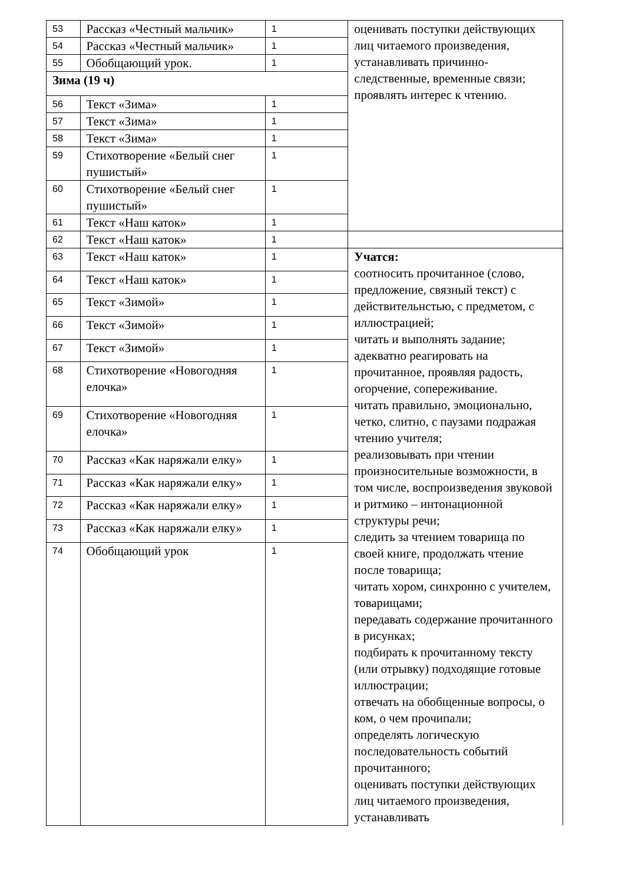| 53 | Рассказ «Честный мальчик» | 1 | оценивать поступки действующих лиц читаемого произведения, устанавливать причинно-следственные, временные связи; проявлять интерес к чтению. |
| 54 | Рассказ «Честный мальчик» | 1 | |
| 55 | Обобщающий урок. | 1 | |
| Зима (19 ч) | | | |
| 56 | Текст «Зима» | 1 | |
| 57 | Текст «Зима» | 1 | |
| 58 | Текст «Зима» | 1 | |
| 59 | Стихотворение «Белый снег пушистый» | 1 | |
| 60 | Стихотворение «Белый снег пушистый» | 1 | |
| 61 | Текст «Наш каток» | 1 | |
| 62 | Текст «Наш каток» | 1 | |
| 63 | Текст «Наш каток» | 1 | Учатся: соотносить прочитанное (слово, предложение, связный текст) с действительнстью, с предметом, с иллюстрацией; читать и выполнять задание; адекватно реагировать на прочитанное, проявляя радость, огорчение, сопереживание. читать правильно, эмоционально, четко, слитно, с паузами подражая чтению учителя; реализовывать при чтении произносительные возможности, в том числе, воспроизведения звуковой и ритмико – интонационной структуры речи; следить за чтением товарища по своей книге, продолжать чтение после товарища; читать хором, синхронно с учителем, товарищами; передавать содержание прочитанного в рисунках; подбирать к прочитанному тексту (или отрывку) подходящие готовые иллюстрации; отвечать на обобщенные вопросы, о ком, о чем прочипали; определять логическую последовательность событий прочитанного; оценивать поступки действующих лиц читаемого произведения, устанавливать |
| 64 | Текст «Наш каток» | 1 | |
| 65 | Текст «Зимой» | 1 | |
| 66 | Текст «Зимой» | 1 | |
| 67 | Текст «Зимой» | 1 | |
| 68 | Стихотворение «Новогодняя елочка» | 1 | |
| 69 | Стихотворение «Новогодняя елочка» | 1 | |
| 70 | Рассказ «Как наряжали елку» | 1 | |
| 71 | Рассказ «Как наряжали елку» | 1 | |
| 72 | Рассказ «Как наряжали елку» | 1 | |
| 73 | Рассказ «Как наряжали елку» | 1 | |
| 74 | Обобщающий урок | 1 | |